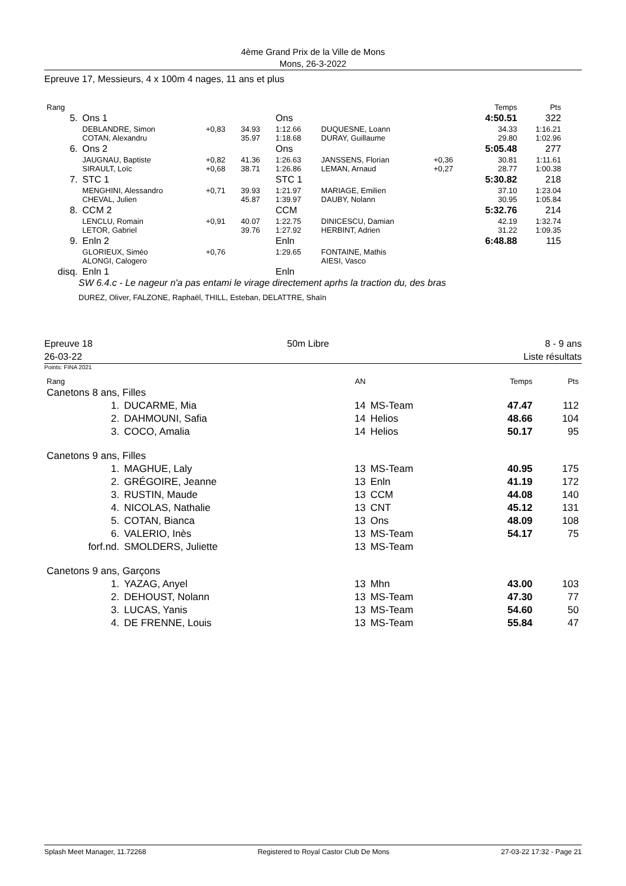4ème Grand Prix de la Ville de Mons
Mons, 26-3-2022
Epreuve 17, Messieurs, 4 x 100m 4 nages, 11 ans et plus
| Rang | | | | | | | Temps | Pts |
| 5. | Ons 1 | | | Ons | | | 4:50.51 | 322 |
| | DEBLANDRE, Simon COTAN, Alexandru | +0,83 | 34.93 35.97 | 1:12.66 1:18.68 | DUQUESNE, Loann DURAY, Guillaume | | 34.33 29.80 | 1:16.21 1:02.96 |
| 6. | Ons 2 | | | Ons | | | 5:05.48 | 277 |
| | JAUGNAU, Baptiste SIRAULT, Loïc | +0,82 +0,68 | 41.36 38.71 | 1:26.63 1:26.86 | JANSSENS, Florian LEMAN, Arnaud | +0,36 +0,27 | 30.81 28.77 | 1:11.61 1:00.38 |
| 7. | STC 1 | | | STC 1 | | | 5:30.82 | 218 |
| | MENGHINI, Alessandro CHEVAL, Julien | +0,71 | 39.93 45.87 | 1:21.97 1:39.97 | MARIAGE, Emilien DAUBY, Nolann | | 37.10 30.95 | 1:23.04 1:05.84 |
| 8. | CCM 2 | | | CCM | | | 5:32.76 | 214 |
| | LENCLU, Romain LETOR, Gabriel | +0,91 | 40.07 39.76 | 1:22.75 1:27.92 | DINICESCU, Damian HERBINT, Adrien | | 42.19 31.22 | 1:32.74 1:09.35 |
| 9. | Enln 2 | | | Enln | | | 6:48.88 | 115 |
| | GLORIEUX, Siméo ALONGI, Calogero | +0,76 | | 1:29.65 | FONTAINE, Mathis AIESI, Vasco | | | |
| disq. | Enln 1 | | | Enln | | | | |
SW 6.4.c - Le nageur n'a pas entami le virage directement aprhs la traction du, des bras
DUREZ, Oliver, FALZONE, Raphaël, THILL, Esteban, DELATTRE, Shaïn
Epreuve 18
26-03-22
50m Libre 8 - 9 ans
Liste résultats
Points: FINA 2021
| Rang | | AN | | Temps | Pts |
| Canetons 8 ans, Filles | | | | | |
| 1. | DUCARME, Mia | 14 | MS-Team | 47.47 | 112 |
| 2. | DAHMOUNI, Safia | 14 | Helios | 48.66 | 104 |
| 3. | COCO, Amalia | 14 | Helios | 50.17 | 95 |
| Canetons 9 ans, Filles | | | | | |
| 1. | MAGHUE, Laly | 13 | MS-Team | 40.95 | 175 |
| 2. | GRÉGOIRE, Jeanne | 13 | Enln | 41.19 | 172 |
| 3. | RUSTIN, Maude | 13 | CCM | 44.08 | 140 |
| 4. | NICOLAS, Nathalie | 13 | CNT | 45.12 | 131 |
| 5. | COTAN, Bianca | 13 | Ons | 48.09 | 108 |
| 6. | VALERIO, Inès | 13 | MS-Team | 54.17 | 75 |
| forf.nd. | SMOLDERS, Juliette | 13 | MS-Team | | |
| Canetons 9 ans, Garçons | | | | | |
| 1. | YAZAG, Anyel | 13 | Mhn | 43.00 | 103 |
| 2. | DEHOUST, Nolann | 13 | MS-Team | 47.30 | 77 |
| 3. | LUCAS, Yanis | 13 | MS-Team | 54.60 | 50 |
| 4. | DE FRENNE, Louis | 13 | MS-Team | 55.84 | 47 |
Splash Meet Manager, 11.72268 Registered to Royal Castor Club De Mons 27-03-22 17:32 - Page 21